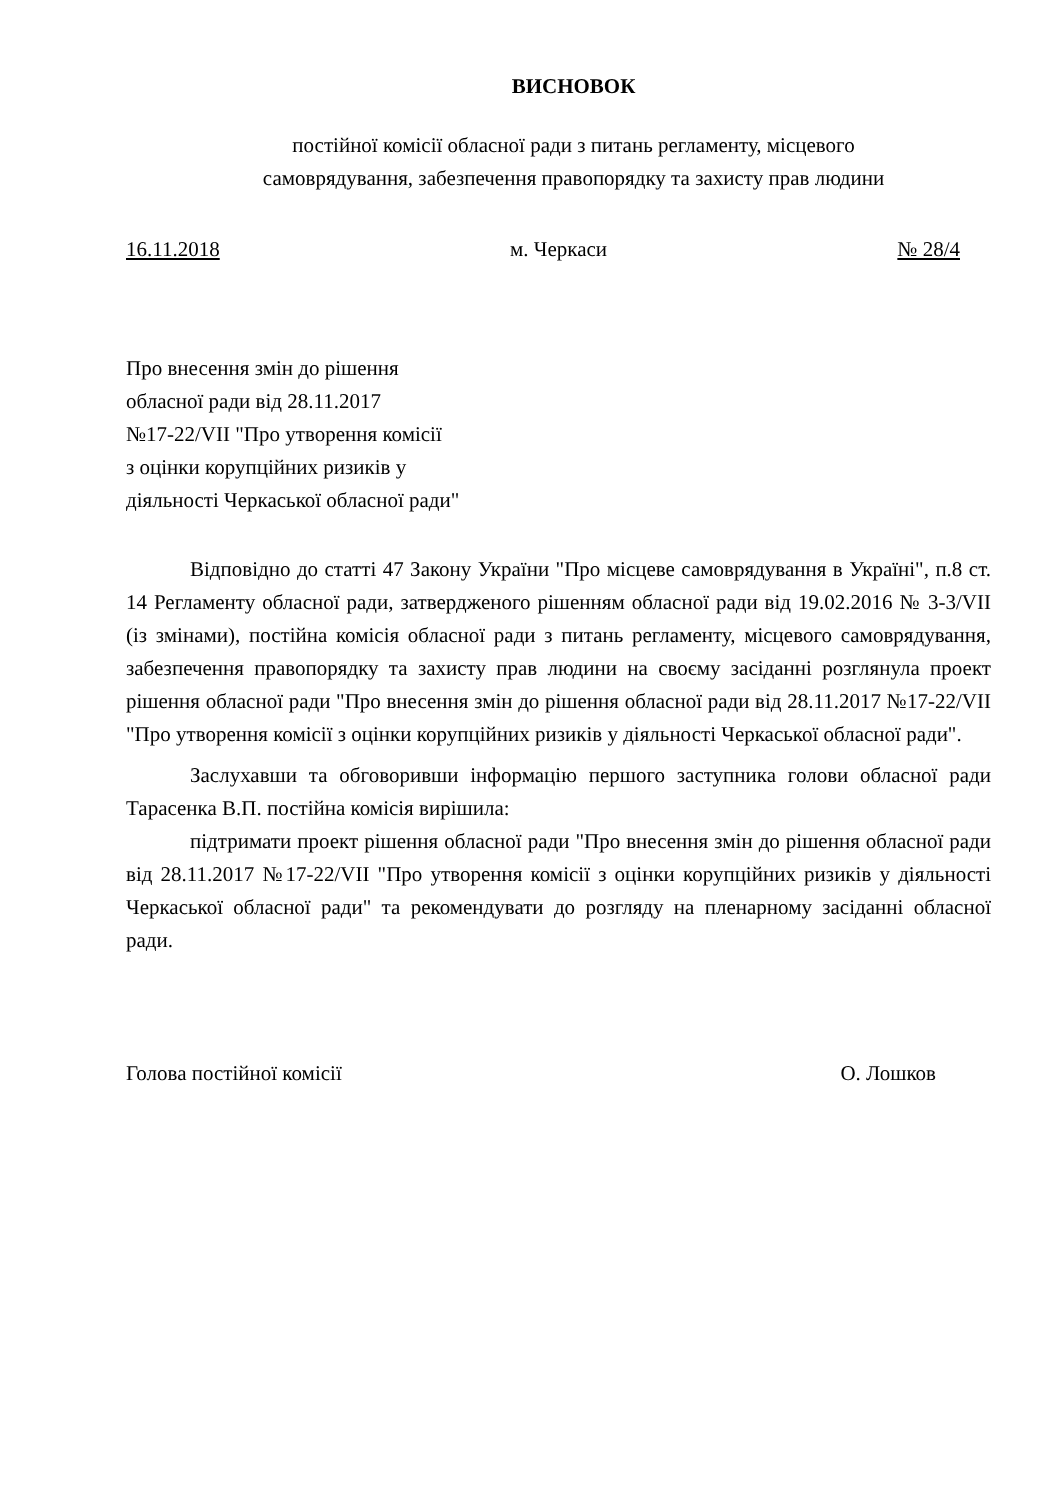ВИСНОВОК
постійної комісії обласної ради з питань регламенту, місцевого
самоврядування, забезпечення правопорядку та захисту прав людини
16.11.2018 м. Черкаси № 28/4
Про внесення змін до рішення
обласної ради від 28.11.2017
№17-22/VII "Про утворення комісії
з оцінки корупційних ризиків у
діяльності Черкаської обласної ради"
Відповідно до статті 47 Закону України "Про місцеве самоврядування в Україні", п.8 ст. 14 Регламенту обласної ради, затвердженого рішенням обласної ради від 19.02.2016 № 3-3/VII (із змінами), постійна комісія обласної ради з питань регламенту, місцевого самоврядування, забезпечення правопорядку та захисту прав людини на своєму засіданні розглянула проект рішення обласної ради "Про внесення змін до рішення обласної ради від 28.11.2017 №17-22/VII "Про утворення комісії з оцінки корупційних ризиків у діяльності Черкаської обласної ради".
Заслухавши та обговоривши інформацію першого заступника голови обласної ради Тарасенка В.П. постійна комісія вирішила:
підтримати проект рішення обласної ради "Про внесення змін до рішення обласної ради від 28.11.2017 №17-22/VII "Про утворення комісії з оцінки корупційних ризиків у діяльності Черкаської обласної ради" та рекомендувати до розгляду на пленарному засіданні обласної ради.
Голова постійної комісії О. Лошков